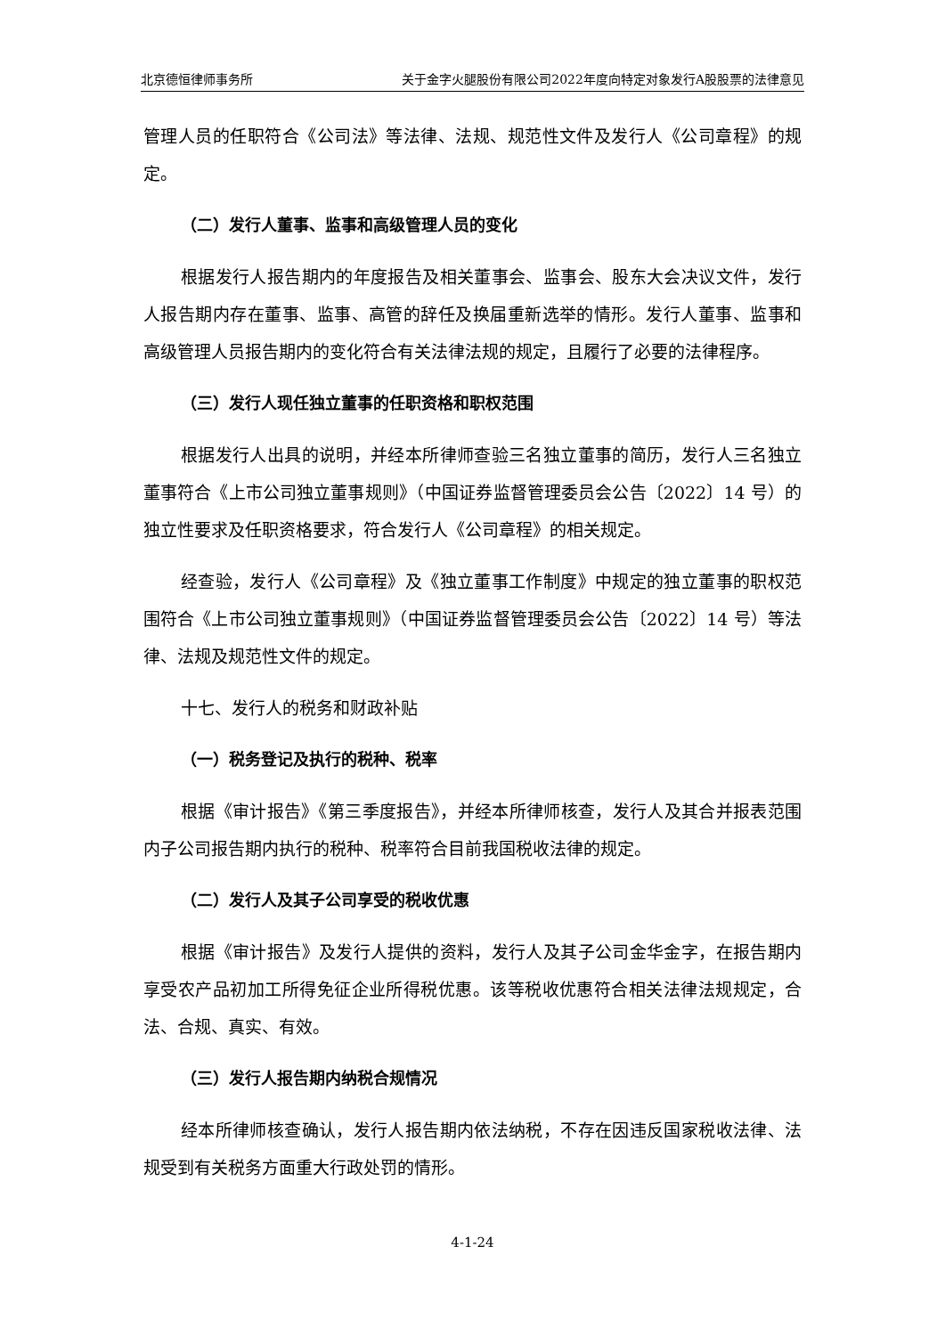北京德恒律师事务所 关于金字火腿股份有限公司2022年度向特定对象发行A股股票的法律意见
管理人员的任职符合《公司法》等法律、法规、规范性文件及发行人《公司章程》的规定。
（二）发行人董事、监事和高级管理人员的变化
根据发行人报告期内的年度报告及相关董事会、监事会、股东大会决议文件，发行人报告期内存在董事、监事、高管的辞任及换届重新选举的情形。发行人董事、监事和高级管理人员报告期内的变化符合有关法律法规的规定，且履行了必要的法律程序。
（三）发行人现任独立董事的任职资格和职权范围
根据发行人出具的说明，并经本所律师查验三名独立董事的简历，发行人三名独立董事符合《上市公司独立董事规则》（中国证券监督管理委员会公告〔2022〕14 号）的独立性要求及任职资格要求，符合发行人《公司章程》的相关规定。
经查验，发行人《公司章程》及《独立董事工作制度》中规定的独立董事的职权范围符合《上市公司独立董事规则》（中国证券监督管理委员会公告〔2022〕14 号）等法律、法规及规范性文件的规定。
十七、发行人的税务和财政补贴
（一）税务登记及执行的税种、税率
根据《审计报告》《第三季度报告》，并经本所律师核查，发行人及其合并报表范围内子公司报告期内执行的税种、税率符合目前我国税收法律的规定。
（二）发行人及其子公司享受的税收优惠
根据《审计报告》及发行人提供的资料，发行人及其子公司金华金字，在报告期内享受农产品初加工所得免征企业所得税优惠。该等税收优惠符合相关法律法规规定，合法、合规、真实、有效。
（三）发行人报告期内纳税合规情况
经本所律师核查确认，发行人报告期内依法纳税，不存在因违反国家税收法律、法规受到有关税务方面重大行政处罚的情形。
4-1-24